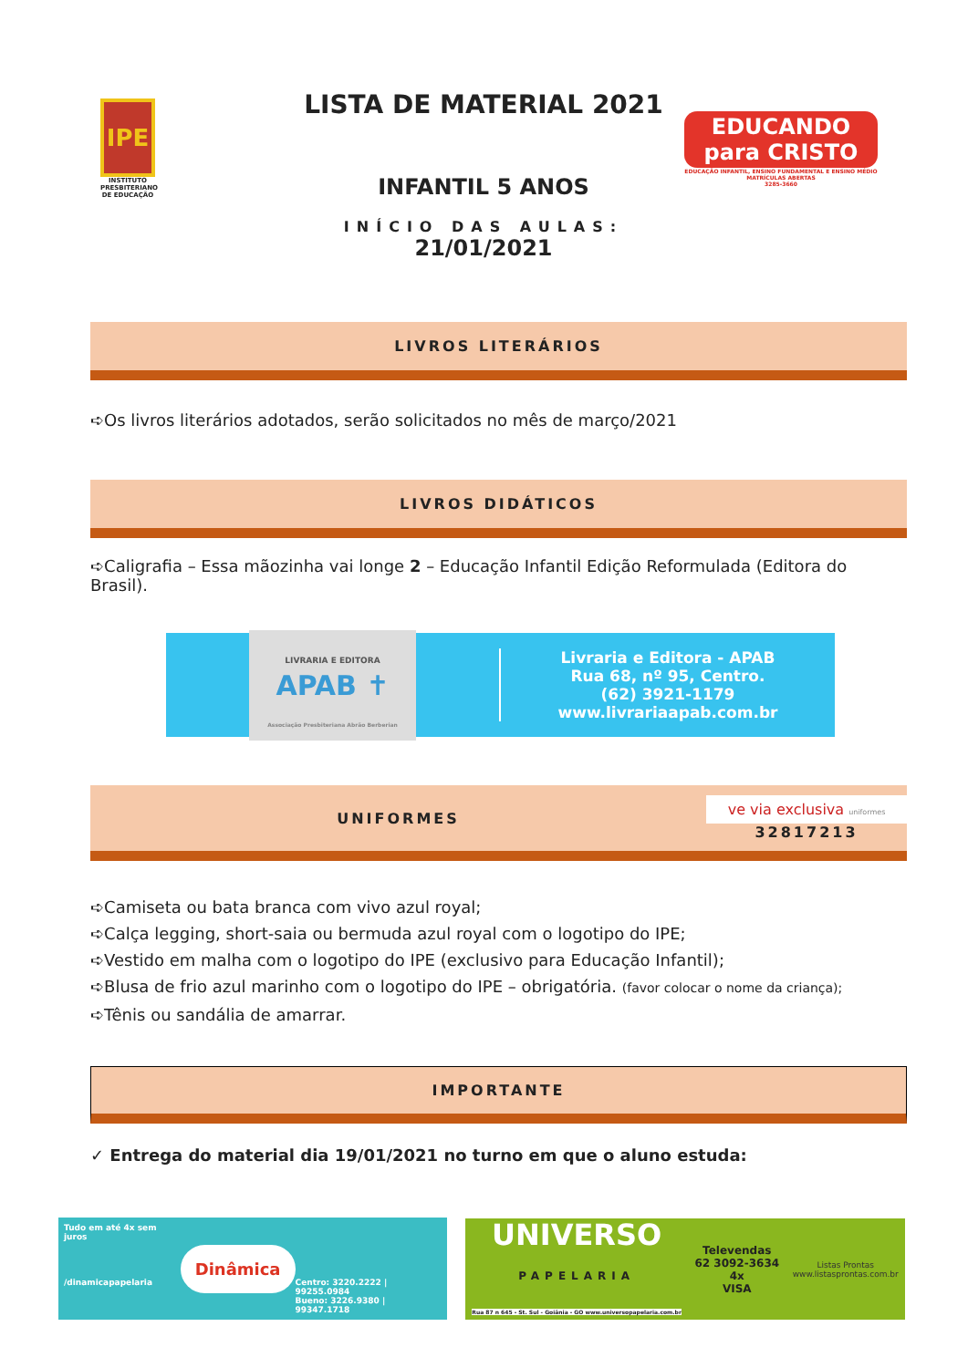IPE
INSTITUTO PRESBITERIANO DE EDUCAÇÃO
LISTA DE MATERIAL 2021
INFANTIL 5 ANOS
INÍCIO DAS AULAS:
21/01/2021
EDUCANDO para CRISTO
EDUCAÇÃO INFANTIL, ENSINO FUNDAMENTAL E ENSINO MÉDIO
MATRÍCULAS ABERTAS
3285-3660
LIVROS LITERÁRIOS
➪Os livros literários adotados, serão solicitados no mês de março/2021
LIVROS DIDÁTICOS
➪Caligrafia – Essa mãozinha vai longe 2 – Educação Infantil Edição Reformulada (Editora do Brasil).
LIVRARIA E EDITORA
APAB ✝
Associação Presbiteriana Abrão Berberian
Livraria e Editora - APAB
Rua 68, nº 95, Centro.
(62) 3921-1179
www.livrariaapab.com.br
UNIFORMES
ve via exclusiva uniformes
32817213
➪Camiseta ou bata branca com vivo azul royal;
➪Calça legging, short-saia ou bermuda azul royal com o logotipo do IPE;
➪Vestido em malha com o logotipo do IPE (exclusivo para Educação Infantil);
➪Blusa de frio azul marinho com o logotipo do IPE – obrigatória. (favor colocar o nome da criança);
➪Tênis ou sandália de amarrar.
IMPORTANTE
✓ Entrega do material dia 19/01/2021 no turno em que o aluno estuda:
Tudo em até 4x sem juros
/dinamicapapelaria
Dinâmica
Centro: 3220.2222 | 99255.0984
Bueno: 3226.9380 | 99347.1718
UNIVERSO
PAPELARIA
Rua 87 n 645 - St. Sul - Goiânia - GO www.universopapelaria.com.br
Televendas
62 3092-3634
4x
VISA
Listas Prontas
www.listasprontas.com.br